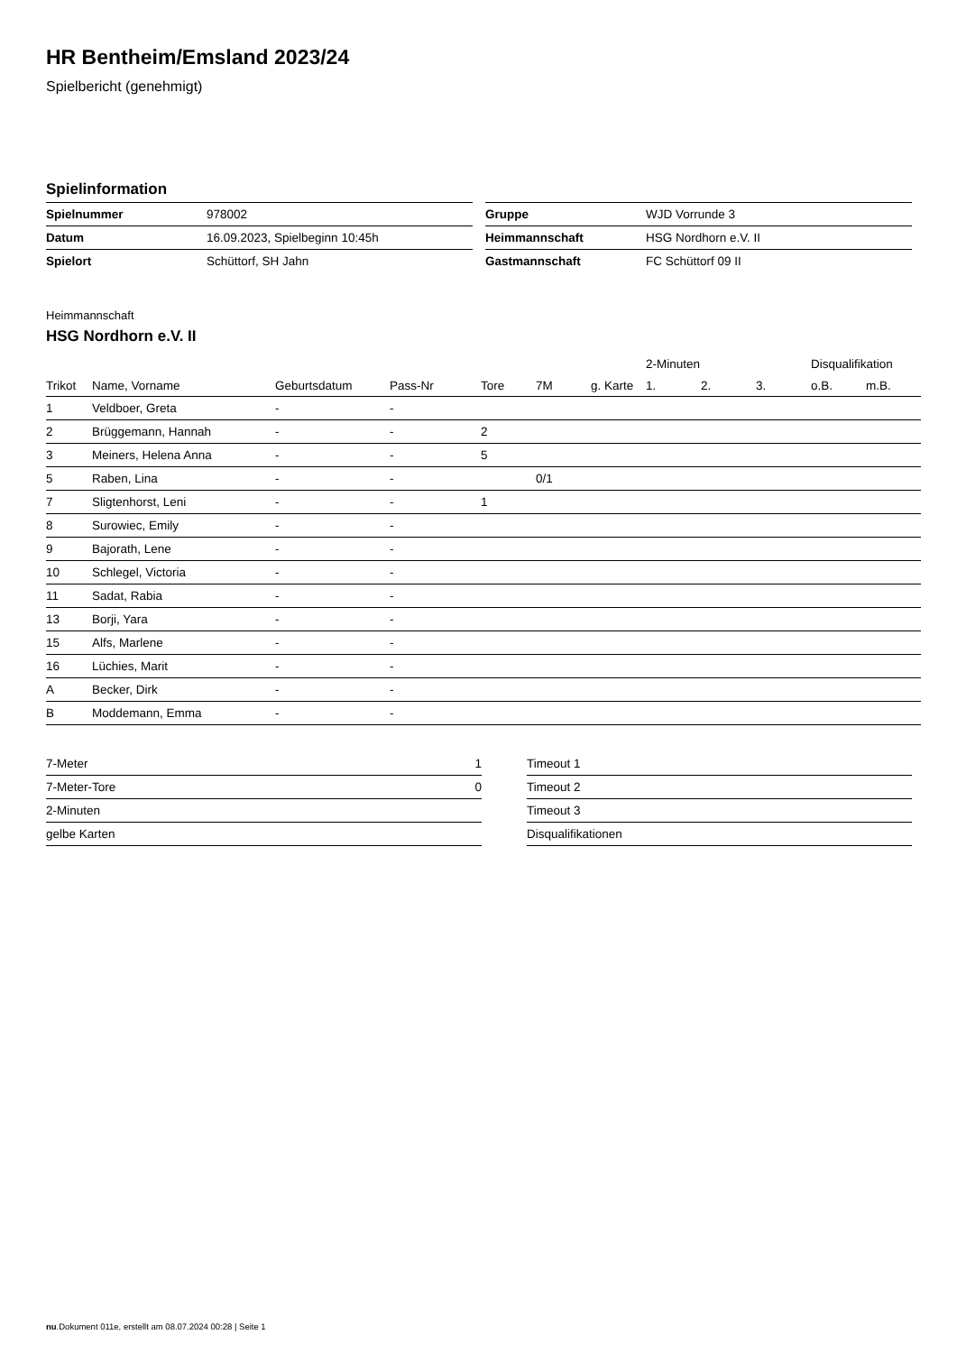HR Bentheim/Emsland 2023/24
Spielbericht (genehmigt)
Spielinformation
| Spielnummer | 978002 |
| Datum | 16.09.2023, Spielbeginn 10:45h |
| Spielort | Schüttorf, SH Jahn |
| Gruppe | WJD Vorrunde 3 |
| Heimmannschaft | HSG Nordhorn e.V. II |
| Gastmannschaft | FC Schüttorf 09 II |
Heimmannschaft
HSG Nordhorn e.V. II
| | | | | | | | 2-Minuten | | | Disqualifikation | |
| --- | --- | --- | --- | --- | --- | --- | --- | --- | --- | --- | --- |
| Trikot | Name, Vorname | Geburtsdatum | Pass-Nr | Tore | 7M | g. Karte | 1. | 2. | 3. | o.B. | m.B. |
| 1 | Veldboer, Greta | - | - | | | | | | | | |
| 2 | Brüggemann, Hannah | - | - | 2 | | | | | | | |
| 3 | Meiners, Helena Anna | - | - | 5 | | | | | | | |
| 5 | Raben, Lina | - | - | | 0/1 | | | | | | |
| 7 | Sligtenhorst, Leni | - | - | 1 | | | | | | | |
| 8 | Surowiec, Emily | - | - | | | | | | | | |
| 9 | Bajorath, Lene | - | - | | | | | | | | |
| 10 | Schlegel, Victoria | - | - | | | | | | | | |
| 11 | Sadat, Rabia | - | - | | | | | | | | |
| 13 | Borji, Yara | - | - | | | | | | | | |
| 15 | Alfs, Marlene | - | - | | | | | | | | |
| 16 | Lüchies, Marit | - | - | | | | | | | | |
| A | Becker, Dirk | - | - | | | | | | | | |
| B | Moddemann, Emma | - | - | | | | | | | | |
| 7-Meter | 1 |
| 7-Meter-Tore | 0 |
| 2-Minuten | |
| gelbe Karten | |
| Timeout 1 |
| Timeout 2 |
| Timeout 3 |
| Disqualifikationen |
nu.Dokument 011e, erstellt am 08.07.2024 00:28 | Seite 1